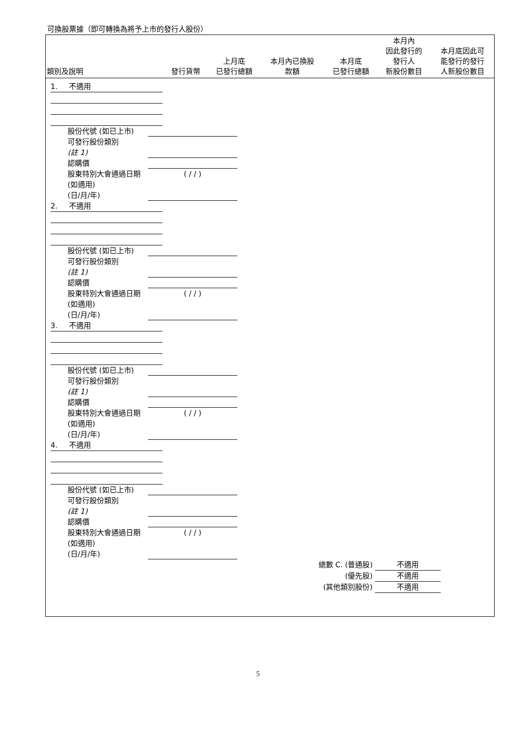可換股票據（即可轉換為將予上市的發行人股份）
| 類別及說明 | 發行貨幣 | 上月底 已發行總額 | 本月內已換股 款額 | 本月底 已發行總額 | 本月內 因此發行的 發行人 新股份數目 | 本月底因此可 能發行的發行 人新股份數目 |
| --- | --- | --- | --- | --- | --- | --- |
1. 不適用
股份代號 (如已上市)
可發行股份類別
(註 1)
認購價
股東特別大會通過日期 (如適用)
(日/月/年)
( / / )
2. 不適用
股份代號 (如已上市)
可發行股份類別
(註 1)
認購價
股東特別大會通過日期 (如適用)
(日/月/年)
( / / )
3. 不適用
股份代號 (如已上市)
可發行股份類別
(註 1)
認購價
股東特別大會通過日期 (如適用)
(日/月/年)
( / / )
4. 不適用
股份代號 (如已上市)
可發行股份類別
(註 1)
認購價
股東特別大會通過日期 (如適用)
(日/月/年)
( / / )
總數 C. (普通股) 不適用
(優先股) 不適用
(其他類別股份) 不適用
5